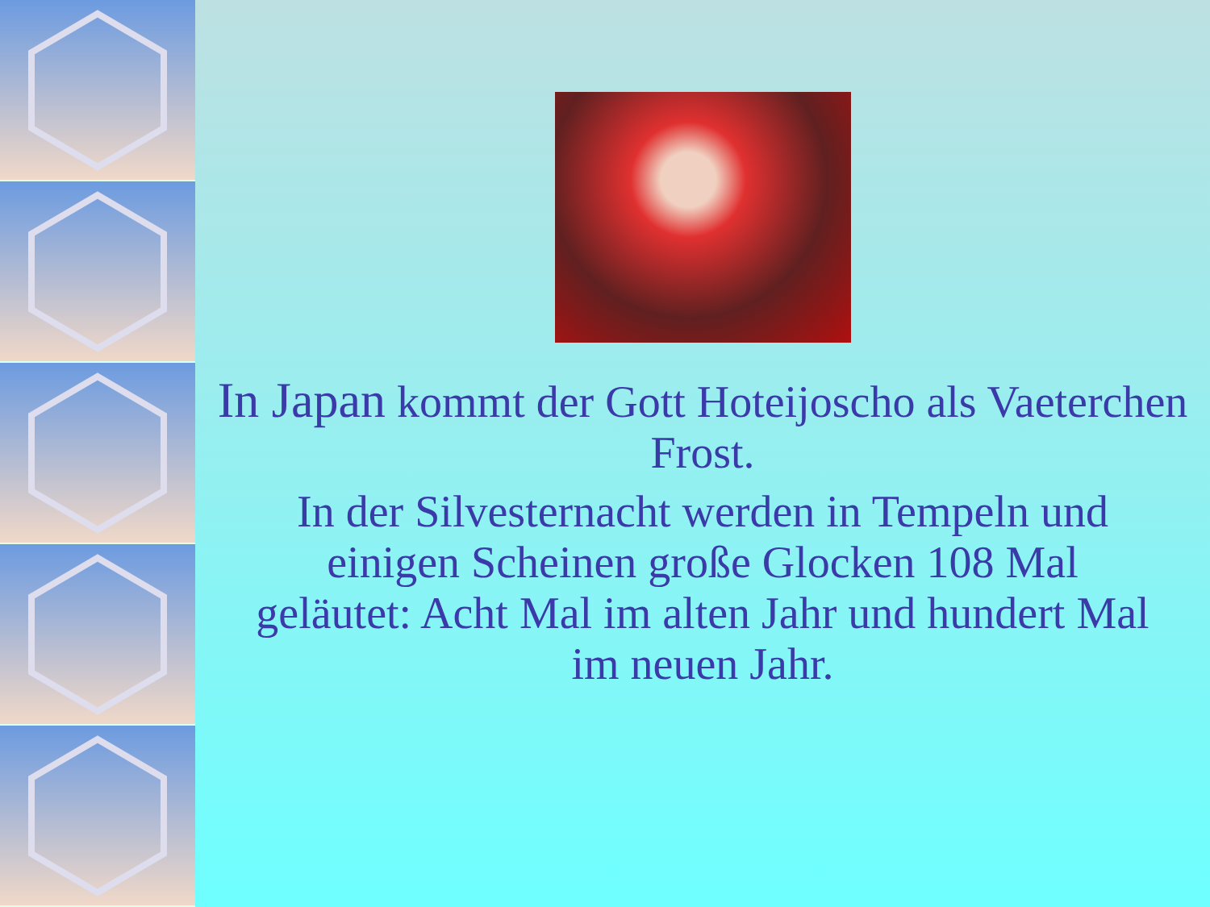In Japan kommt der Gott Hoteijoscho als Vaeterchen Frost.
In der Silvesternacht werden in Tempeln und einigen Scheinen große Glocken 108 Mal geläutet: Acht Mal im alten Jahr und hundert Mal im neuen Jahr.